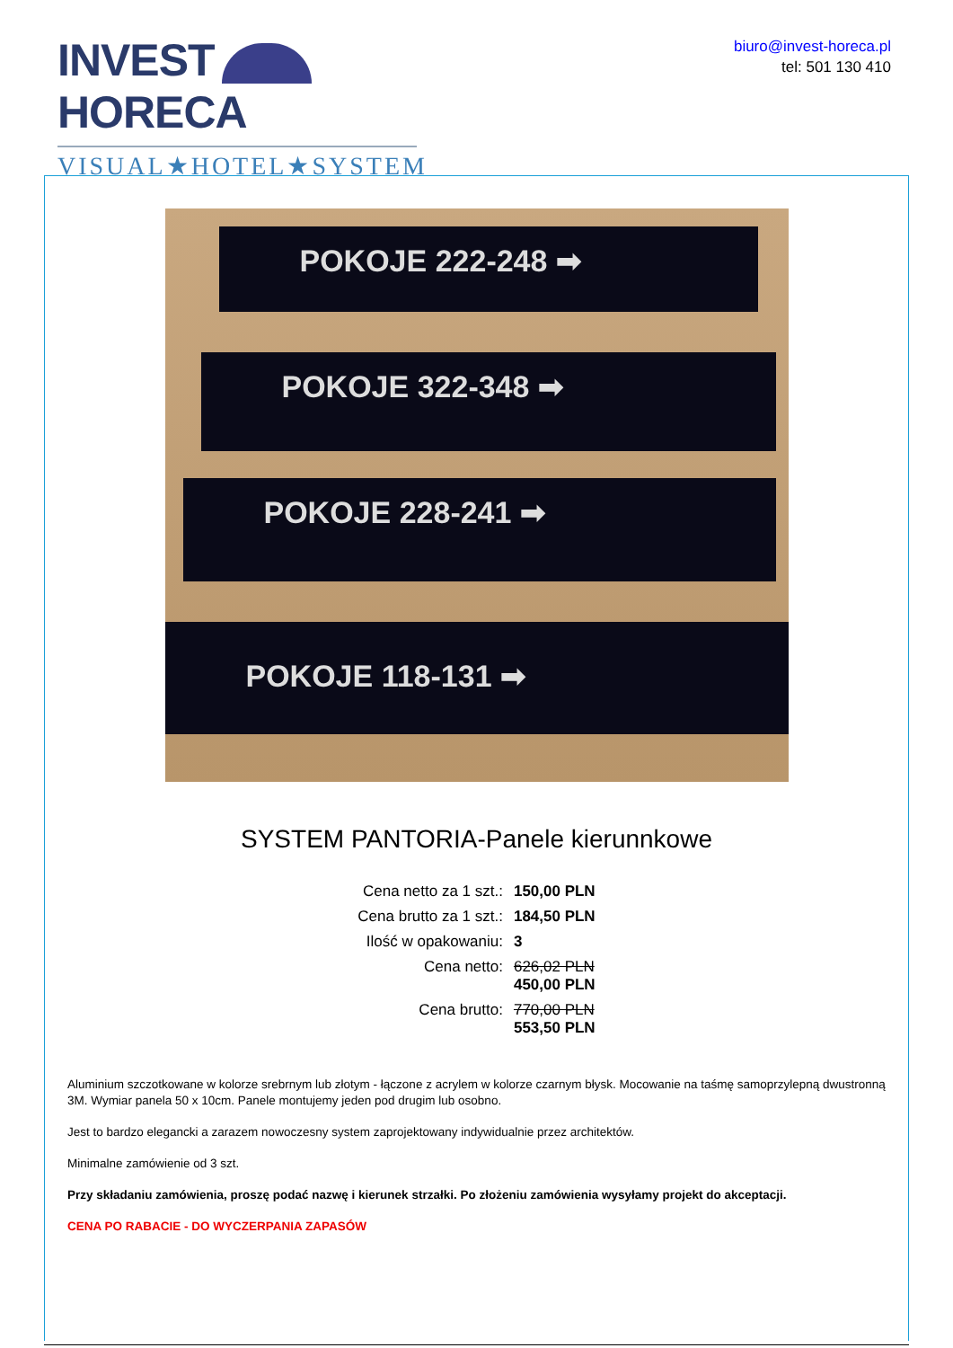INVEST HORECA
VISUAL★HOTEL★SYSTEM
biuro@invest-horeca.pl
tel: 501 130 410
POKOJE 222-248 ➡
POKOJE 322-348 ➡
POKOJE 228-241 ➡
POKOJE 118-131 ➡
SYSTEM PANTORIA-Panele kierunnkowe
| Cena netto za 1 szt.: | 150,00 PLN |
| Cena brutto za 1 szt.: | 184,50 PLN |
| Ilość w opakowaniu: | 3 |
| Cena netto: | 626,02 PLN 450,00 PLN |
| Cena brutto: | 770,00 PLN 553,50 PLN |
Aluminium szczotkowane w kolorze srebrnym lub złotym - łączone z acrylem w kolorze czarnym błysk. Mocowanie na taśmę samoprzylepną dwustronną 3M. Wymiar panela 50 x 10cm. Panele montujemy jeden pod drugim lub osobno.
Jest to bardzo elegancki a zarazem nowoczesny system zaprojektowany indywidualnie przez architektów.
Minimalne zamówienie od 3 szt.
Przy składaniu zamówienia, proszę podać nazwę i kierunek strzałki. Po złożeniu zamówienia wysyłamy projekt do akceptacji.
CENA PO RABACIE - DO WYCZERPANIA ZAPASÓW